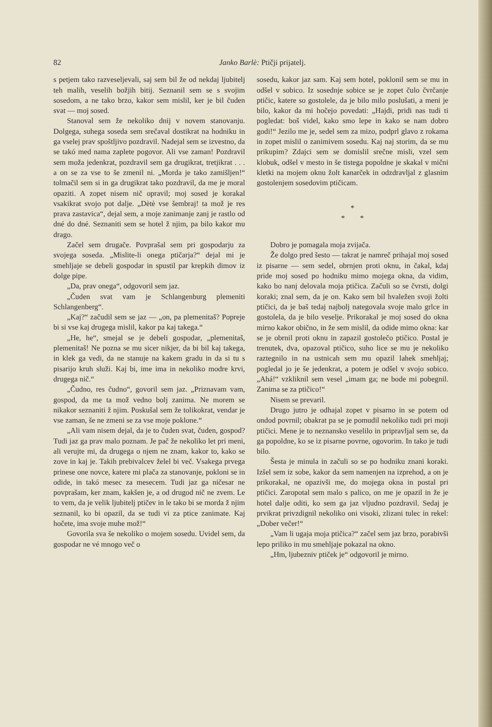82 Janko Barlè: Ptičji prijatelj.
s petjem tako razveseljevali, saj sem bil že od nekdaj ljubitelj teh malih, veselih božjih bitij. Seznanil sem se s svojim sosedom, a ne tako brzo, kakor sem mislil, ker je bil čuden svat — moj sosed.
Stanoval sem že nekoliko dnij v novem stanovanju. Dolgega, suhega soseda sem srečaval dostikrat na hodniku in ga vselej prav spoštljivo pozdravil. Nadejal sem se izvestno, da se takó med nama zaplete pogovor. Ali vse zaman! Pozdravil sem moža jedenkrat, pozdravil sem ga drugikrat, tretjikrat . . . a on se za vse to še zmenil ni. „Morda je tako zamišljen!“ tolmačil sem si in ga drugikrat tako pozdravil, da me je moral opaziti. A zopet nisem nič opravil; moj sosed je korakal vsakikrat svojo pot dalje. „Dètè vse šembraj! ta mož je res prava zastavica“, dejal sem, a moje zanimanje zanj je rastlo od dné do dné. Seznaniti sem se hotel ž njim, pa bilo kakor mu drago.
Začel sem drugače. Povprašal sem pri gospodarju za svojega soseda. „Mislite-li onega ptičarja?“ dejal mi je smehljaje se debeli gospodar in spustil par krepkih dimov iz dolge pipe.
„Da, prav onega“, odgovoril sem jaz.
„Čuden svat vam je Schlangenburg plemeniti Schlangenberg“.
„Kaj?“ začudil sem se jaz — „on, pa plemenitaš? Popreje bi si vse kaj drugega mislil, kakor pa kaj takega.“
„He, he“, smejal se je debeli gospodar, „plemenitaš, plemenitaš! Ne pozna se mu sicer nikjer, da bi bil kaj takega, in klek ga vedi, da ne stanuje na kakem gradu in da si tu s pisarijo kruh služi. Kaj bi, ime ima in nekoliko modre krvi, drugega nič.“
„Čudno, res čudno“, govoril sem jaz. „Priznavam vam, gospod, da me ta mož vedno bolj zanima. Ne morem se nikakor seznaniti ž njim. Poskušal sem že tolikokrat, vendar je vse zaman, še ne zmeni se za vse moje poklone.“
„Ali vam nisem dejal, da je to čuden svat, čuden, gospod? Tudi jaz ga prav malo poznam. Je pač že nekoliko let pri meni, ali verujte mi, da drugega o njem ne znam, kakor to, kako se zove in kaj je. Takih prebivalcev želel bi več. Vsakega prvega prinese one novce, katere mi plača za stanovanje, pokloni se in odide, in takó mesec za mesecem. Tudi jaz ga ničesar ne povprašam, ker znam, kakšen je, a od drugod nič ne zvem. Le to vem, da je velik ljubitelj ptičev in le tako bi se morda ž njim seznanil, ko bi opazil, da se tudi vi za ptice zanimate. Kaj hočete, ima svoje muhe mož!“
Govorila sva še nekoliko o mojem sosedu. Uvidel sem, da gospodar ne vé mnogo več o
sosedu, kakor jaz sam. Kaj sem hotel, poklonil sem se mu in odšel v sobico. Iz sosednje sobice se je zopet čulo čvrčanje ptičic, katere so gostolele, da je bilo milo poslušati, a meni je bilo, kakor da mi hočejo povedati: „Hajdi, pridi nas tudi ti pogledat: boš videl, kako smo lepe in kako se nam dobro godi!“ Jezilo me je, sedel sem za mizo, podprl glavo z rokama in zopet mislil o zanimivem sosedu. Kaj naj storim, da se mu prikupim? Zdajci sem se domislil srečne misli, vzel sem klobuk, odšel v mesto in še tistega popoldne je skakal v mični kletki na mojem oknu žolt kanarček in odzdravljal z glasnim gostolenjem sosedovim ptičicam.
*
* *
Dobro je pomagala moja zvijača.
Že dolgo pred šesto — takrat je namreč prihajal moj sosed iz pisarne — sem sedel, obrnjen proti oknu, in čakal, kdaj pride moj sosed po hodniku mimo mojega okna, da vidim, kako bo nanj delovala moja ptičica. Začuli so se čvrsti, dolgi koraki; znal sem, da je on. Kako sem bil hvaležen svoji žolti ptičici, da je baš tedaj najbolj nategovala svoje malo grlce in gostolela, da je bilo veselje. Prikorakal je moj sosed do okna mirno kakor običnо, in že sem mislil, da odide mimo okna: kar se je obrnil proti oknu in zapazil gostolečo ptičico. Postal je trenutek, dva, opazoval ptičico, suho lice se mu je nekoliko raztegnilo in na ustnicah sem mu opazil lahek smehljaj; pogledal jo je še jedenkrat, a potem je odšel v svojo sobico. „Ahá!“ vzkliknil sem vesel „imam ga; ne bode mi pobegnil. Zanima se za ptičico!“
Nisem se prevaril.
Drugo jutro je odhajal zopet v pisarno in se potem od ondod povrnil; obakrat pa se je pomudil nekoliko tudi pri moji ptičici. Mene je to neznansko veselilo in pripravljal sem se, da ga popoldne, ko se iz pisarne povrne, ogovorim. In tako je tudi bilo.
Šesta je minula in začuli so se po hodniku znani koraki. Izšel sem iz sobe, kakor da sem namenjen na izprehod, a on je prikorakal, ne opazivši me, do mojega okna in postal pri ptičici. Zaropotal sem malo s palico, on me je opazil in že je hotel dalje oditi, ko sem ga jaz vljudno pozdravil. Sedaj je prvikrat privzdignil nekoliko oni visoki, zlizani tulec in rekel: „Dober večer!“
„Vam li ugaja moja ptičica?“ začel sem jaz brzo, porabivši lepo priliko in mu smehljaje pokazal na okno.
„Hm, ljubezniv ptiček je“ odgovoril je mirno.